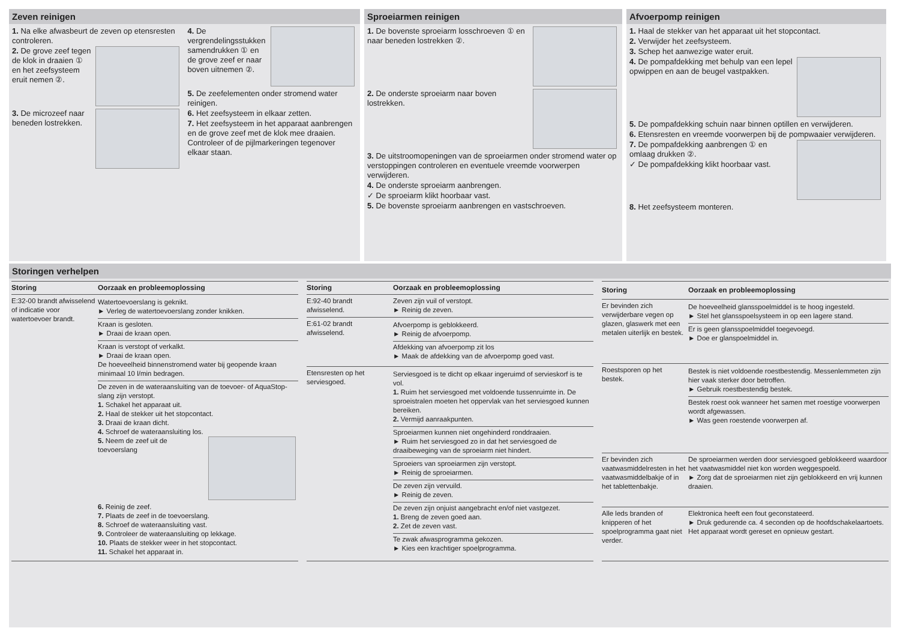Zeven reinigen
1. Na elke afwasbeurt de zeven op etensresten controleren.
2. De grove zeef tegen de klok in draaien ① en het zeefsysteem eruit nemen ②.
3. De microzeef naar beneden lostrekken.
4. De vergrendelingsstukken samendrukken ① en de grove zeef er naar boven uitnemen ②.
5. De zeefelementen onder stromend water reinigen.
6. Het zeefsysteem in elkaar zetten.
7. Het zeefsysteem in het apparaat aanbrengen en de grove zeef met de klok mee draaien. Controleer of de pijlmarkeringen tegenover elkaar staan.
Sproeiarmen reinigen
1. De bovenste sproeiarm losschroeven ① en naar beneden lostrekken ②.
2. De onderste sproeiarm naar boven lostrekken.
3. De uitstroomopeningen van de sproeiarmen onder stromend water op verstoppingen controleren en eventuele vreemde voorwerpen verwijderen.
4. De onderste sproeiarm aanbrengen.
✓ De sproeiarm klikt hoorbaar vast.
5. De bovenste sproeiarm aanbrengen en vastschroeven.
Afvoerpomp reinigen
1. Haal de stekker van het apparaat uit het stopcontact.
2. Verwijder het zeefsysteem.
3. Schep het aanwezige water eruit.
4. De pompafdekking met behulp van een lepel opwippen en aan de beugel vastpakken.
5. De pompafdekking schuin naar binnen optillen en verwijderen.
6. Etensresten en vreemde voorwerpen bij de pompwaaier verwijderen.
7. De pompafdekking aanbrengen ① en omlaag drukken ②.
✓ De pompafdekking klikt hoorbaar vast.
8. Het zeefsysteem monteren.
Storingen verhelpen
| Storing | Oorzaak en probleemoplossing |
| --- | --- |
| E:32-00 brandt afwisselend of indicatie voor watertoevoer brandt. | Watertoevoerslang is geknikt. ► Verleg de watertoevoerslang zonder knikken. Kraan is gesloten. ► Draai de kraan open. Kraan is verstopt of verkalkt. ► Draai de kraan open. De hoeveelheid binnenstromend water bij geopende kraan minimaal 10 l/min bedragen. De zeven in de wateraansluiting van de toevoer- of AquaStop-slang zijn verstopt. 1. Schakel het apparaat uit. 2. Haal de stekker uit het stopcontact. 3. Draai de kraan dicht. 4. Schroef de wateraansluiting los. 5. Neem de zeef uit de toevoerslang 6. Reinig de zeef. 7. Plaats de zeef in de toevoerslang. 8. Schroef de wateraansluiting vast. 9. Controleer de wateraansluiting op lekkage. 10. Plaats de stekker weer in het stopcontact. 11. Schakel het apparaat in. |
| Storing | Oorzaak en probleemoplossing |
| --- | --- |
| E:92-40 brandt afwisselend. | Zeven zijn vuil of verstopt. ► Reinig de zeven. |
| E:61-02 brandt afwisselend. | Afvoerpomp is geblokkeerd. ► Reinig de afvoerpomp. Afdekking van afvoerpomp zit los ► Maak de afdekking van de afvoerpomp goed vast. |
| Etensresten op het serviesgoed. | Serviesgoed is te dicht op elkaar ingeruimd of servieskorf is te vol. 1. Ruim het serviesgoed met voldoende tussenruimte in. De sproeistralen moeten het oppervlak van het serviesgoed kunnen bereiken. 2. Vermijd aanraakpunten. Sproeiarmen kunnen niet ongehinderd ronddraaien. ► Ruim het serviesgoed zo in dat het serviesgoed de draaibeweging van de sproeiarm niet hindert. Sproeiers van sproeiarmen zijn verstopt. ► Reinig de sproeiarmen. De zeven zijn vervuild. ► Reinig de zeven. De zeven zijn onjuist aangebracht en/of niet vastgezet. 1. Breng de zeven goed aan. 2. Zet de zeven vast. Te zwak afwasprogramma gekozen. ► Kies een krachtiger spoelprogramma. |
| Storing | Oorzaak en probleemoplossing |
| --- | --- |
| Er bevinden zich verwijderbare vegen op glazen, glaswerk met een metalen uiterlijk en bestek. | De hoeveelheid glansspoelmiddel is te hoog ingesteld. ► Stel het glansspoelsysteem in op een lagere stand. Er is geen glansspoelmiddel toegevoegd. ► Doe er glanspoelmiddel in. |
| Roestsporen op het bestek. | Bestek is niet voldoende roestbestendig. Messenlemmeten zijn hier vaak sterker door betroffen. ► Gebruik roestbestendig bestek. Bestek roest ook wanneer het samen met roestige voorwerpen wordt afgewassen. ► Was geen roestende voorwerpen af. |
| Er bevinden zich vaatwasmiddelresten in het vaatwasmiddelbakje of in het tablettenbakje. | De sproeiarmen werden door serviesgoed geblokkeerd waardoor het vaatwasmiddel niet kon worden weggespoeld. ► Zorg dat de sproeiarmen niet zijn geblokkeerd en vrij kunnen draaien. |
| Alle leds branden of knipperen of het spoelprogramma gaat niet verder. | Elektronica heeft een fout geconstateerd. ► Druk gedurende ca. 4 seconden op de hoofdschakelaartoets. Het apparaat wordt gereset en opnieuw gestart. |